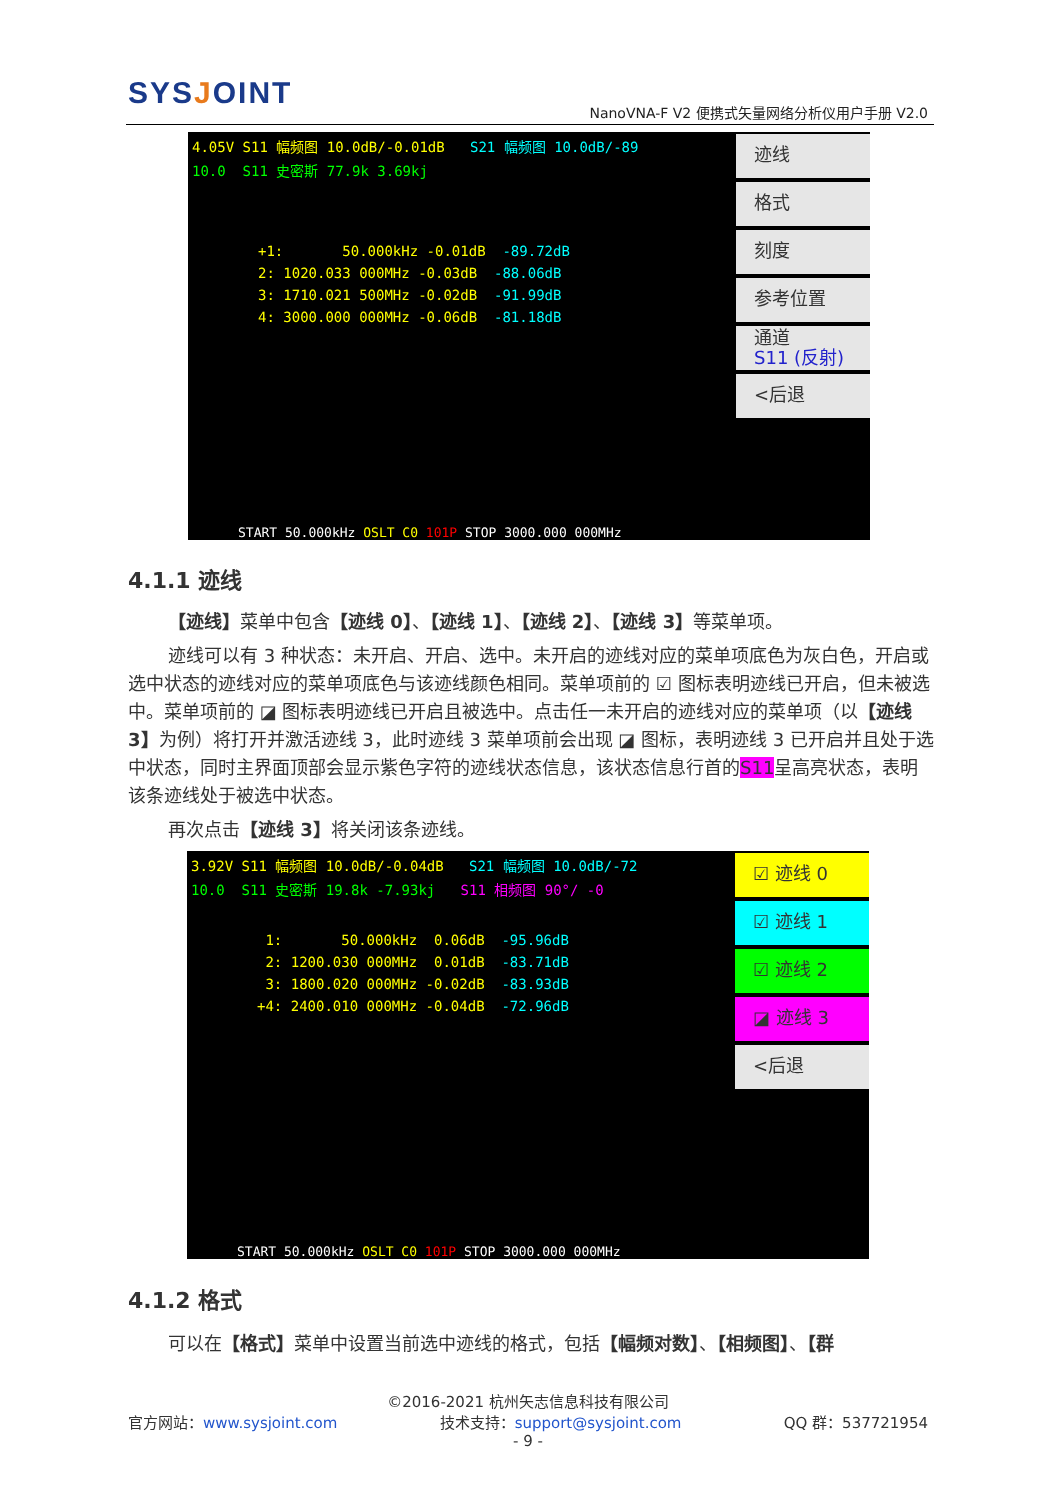SYSJOINT
NanoVNA-F V2 便携式矢量网络分析仪用户手册 V2.0
4.05V S11 幅频图 10.0dB/-0.01dB S21 幅频图 10.0dB/-89
10.0 S11 史密斯 77.9k 3.69kj
+1: 50.000kHz -0.01dB -89.72dB 2: 1020.033 000MHz -0.03dB -88.06dB 3: 1710.021 500MHz -0.02dB -91.99dB 4: 3000.000 000MHz -0.06dB -81.18dB
START 50.000kHz OSLT C0 101P STOP 3000.000 000MHz
迹线
格式
刻度
参考位置
通道
S11 (反射)
<后退
4.1.1 迹线
【迹线】菜单中包含【迹线 0】、【迹线 1】、【迹线 2】、【迹线 3】等菜单项。
迹线可以有 3 种状态：未开启、开启、选中。未开启的迹线对应的菜单项底色为灰白色，开启或选中状态的迹线对应的菜单项底色与该迹线颜色相同。菜单项前的 ☑ 图标表明迹线已开启，但未被选中。菜单项前的 ◪ 图标表明迹线已开启且被选中。点击任一未开启的迹线对应的菜单项（以【迹线 3】为例）将打开并激活迹线 3，此时迹线 3 菜单项前会出现 ◪ 图标，表明迹线 3 已开启并且处于选中状态，同时主界面顶部会显示紫色字符的迹线状态信息，该状态信息行首的S11呈高亮状态，表明该条迹线处于被选中状态。
再次点击【迹线 3】将关闭该条迹线。
3.92V S11 幅频图 10.0dB/-0.04dB S21 幅频图 10.0dB/-72
10.0 S11 史密斯 19.8k -7.93kj S11 相频图 90°/ -0
1: 50.000kHz 0.06dB -95.96dB 2: 1200.030 000MHz 0.01dB -83.71dB 3: 1800.020 000MHz -0.02dB -83.93dB +4: 2400.010 000MHz -0.04dB -72.96dB
START 50.000kHz OSLT C0 101P STOP 3000.000 000MHz
☑ 迹线 0
☑ 迹线 1
☑ 迹线 2
◪ 迹线 3
<后退
4.1.2 格式
可以在【格式】菜单中设置当前选中迹线的格式，包括【幅频对数】、【相频图】、【群
©2016-2021 杭州矢志信息科技有限公司
官方网站：www.sysjoint.com 技术支持：support@sysjoint.com QQ 群：537721954
- 9 -